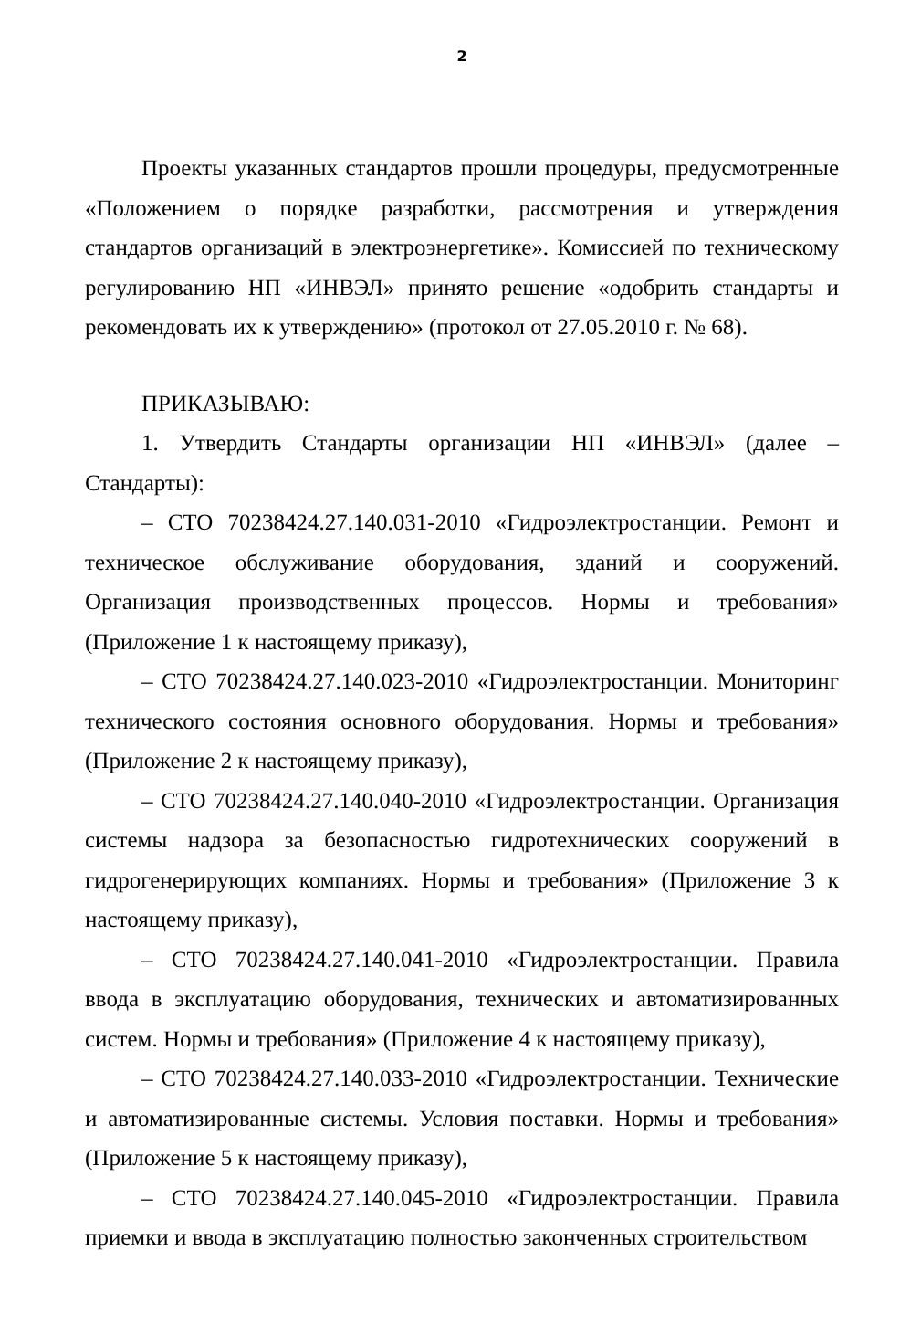2
Проекты указанных стандартов прошли процедуры, предусмотренные «Положением о порядке разработки, рассмотрения и утверждения стандартов организаций в электроэнергетике». Комиссией по техническому регулированию НП «ИНВЭЛ» принято решение «одобрить стандарты и рекомендовать их к утверждению» (протокол от 27.05.2010 г. № 68).
ПРИКАЗЫВАЮ:
1. Утвердить Стандарты организации НП «ИНВЭЛ» (далее – Стандарты):
– СТО 70238424.27.140.031-2010 «Гидроэлектростанции. Ремонт и техническое обслуживание оборудования, зданий и сооружений. Организация производственных процессов. Нормы и требования» (Приложение 1 к настоящему приказу),
– СТО 70238424.27.140.023-2010 «Гидроэлектростанции. Мониторинг технического состояния основного оборудования. Нормы и требования» (Приложение 2 к настоящему приказу),
– СТО 70238424.27.140.040-2010 «Гидроэлектростанции. Организация системы надзора за безопасностью гидротехнических сооружений в гидрогенерирующих компаниях. Нормы и требования» (Приложение 3 к настоящему приказу),
– СТО 70238424.27.140.041-2010 «Гидроэлектростанции. Правила ввода в эксплуатацию оборудования, технических и автоматизированных систем. Нормы и требования» (Приложение 4 к настоящему приказу),
– СТО 70238424.27.140.033-2010 «Гидроэлектростанции. Технические и автоматизированные системы. Условия поставки. Нормы и требования» (Приложение 5 к настоящему приказу),
– СТО 70238424.27.140.045-2010 «Гидроэлектростанции. Правила приемки и ввода в эксплуатацию полностью законченных строительством